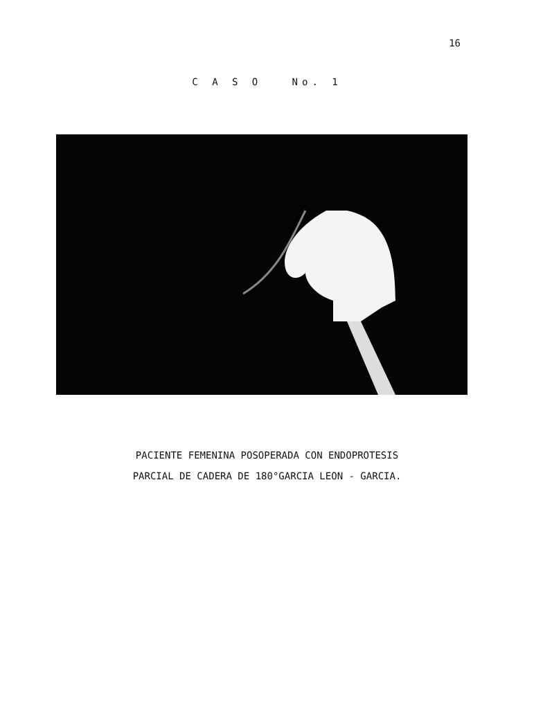16
C A S O No. 1
PACIENTE FEMENINA POSOPERADA CON ENDOPROTESIS
PARCIAL DE CADERA DE 180°GARCIA LEON - GARCIA.